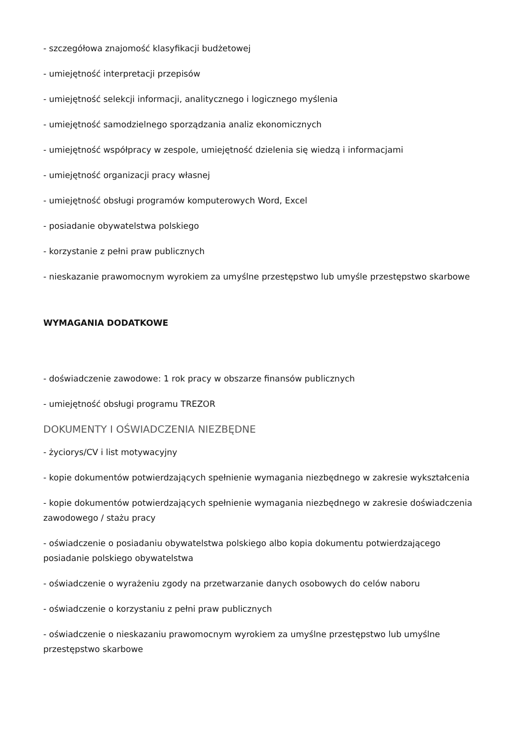- szczegółowa znajomość klasyfikacji budżetowej
- umiejętność interpretacji przepisów
- umiejętność selekcji informacji, analitycznego i logicznego myślenia
- umiejętność samodzielnego sporządzania analiz ekonomicznych
- umiejętność współpracy w zespole, umiejętność dzielenia się wiedzą i informacjami
- umiejętność organizacji pracy własnej
- umiejętność obsługi programów komputerowych Word, Excel
- posiadanie obywatelstwa polskiego
- korzystanie z pełni praw publicznych
- nieskazanie prawomocnym wyrokiem za umyślne przestępstwo lub umyśle przestępstwo skarbowe
WYMAGANIA DODATKOWE
- doświadczenie zawodowe: 1 rok pracy w obszarze finansów publicznych
- umiejętność obsługi programu TREZOR
DOKUMENTY I OŚWIADCZENIA NIEZBĘDNE
- życiorys/CV i list motywacyjny
- kopie dokumentów potwierdzających spełnienie wymagania niezbędnego w zakresie wykształcenia
- kopie dokumentów potwierdzających spełnienie wymagania niezbędnego w zakresie doświadczenia zawodowego / stażu pracy
- oświadczenie o posiadaniu obywatelstwa polskiego albo kopia dokumentu potwierdzającego posiadanie polskiego obywatelstwa
- oświadczenie o wyrażeniu zgody na przetwarzanie danych osobowych do celów naboru
- oświadczenie o korzystaniu z pełni praw publicznych
- oświadczenie o nieskazaniu prawomocnym wyrokiem za umyślne przestępstwo lub umyślne przestępstwo skarbowe